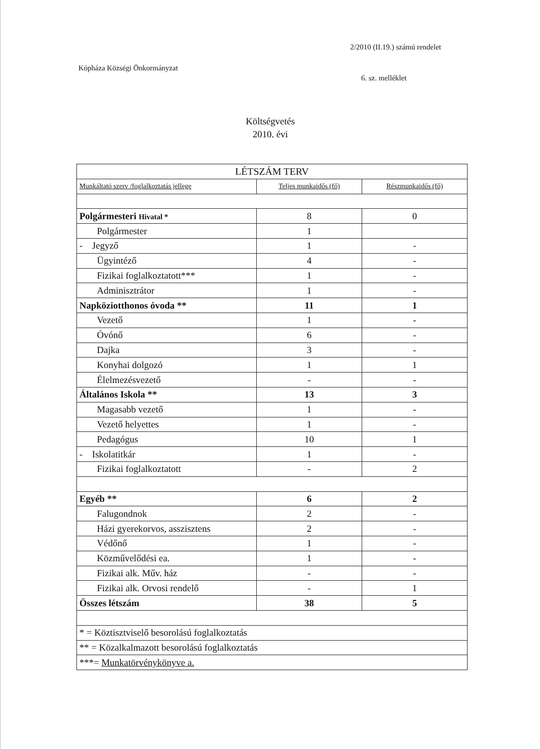2/2010 (II.19.) számú rendelet
Kópháza Községi Önkormányzat
6. sz. melléklet
Költségvetés
2010. évi
| LÉTSZÁM TERV | | |
| --- | --- | --- |
| Munkáltató szerv /foglalkoztatás jellege | Teljes munkaidős (fő) | Részmunkaidős (fő) |
| Polgármesteri Hivatal * | 8 | 0 |
| Polgármester | 1 | |
| - Jegyző | 1 | - |
| Ügyintéző | 4 | - |
| Fizikai foglalkoztatott*** | 1 | - |
| Adminisztrátor | 1 | - |
| Napköziotthonos óvoda ** | 11 | 1 |
| Vezető | 1 | - |
| Óvónő | 6 | - |
| Dajka | 3 | - |
| Konyhai dolgozó | 1 | 1 |
| Élelmezésvezető | - | - |
| Általános Iskola ** | 13 | 3 |
| Magasabb vezető | 1 | - |
| Vezető helyettes | 1 | - |
| Pedagógus | 10 | 1 |
| - Iskolatitkár | 1 | - |
| Fizikai foglalkoztatott | - | 2 |
| Egyéb ** | 6 | 2 |
| Falugondnok | 2 | - |
| Házi gyerekorvos, asszisztens | 2 | - |
| Védőnő | 1 | - |
| Közművelődési ea. | 1 | - |
| Fizikai alk. Műv. ház | - | - |
| Fizikai alk. Orvosi rendelő | - | 1 |
| Összes létszám | 38 | 5 |
| * = Köztisztviselő besorolású foglalkoztatás | | |
| ** = Közalkalmazott besorolású foglalkoztatás | | |
| ***= Munkatörvénykönyve a. | | |